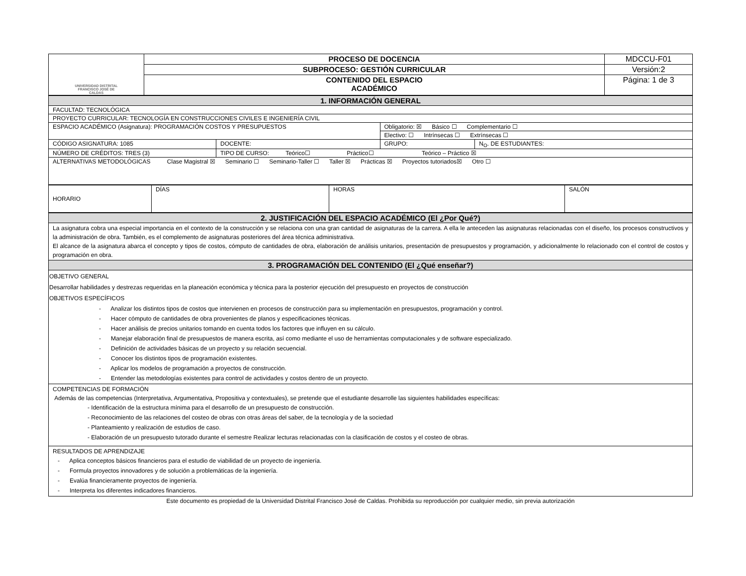| UNIVERSIDAD DISTRITAL FRANCISCO JOSÉ DE CALDAS | PROCESO DE DOCENCIA | MDCCU-F01 |
| | SUBPROCESO: GESTIÓN CURRICULAR | Versión:2 |
| | CONTENIDO DEL ESPACIO ACADÉMICO | Página: 1 de 3 |
| 1. INFORMACIÓN GENERAL | | | |
| --- | --- | --- | --- |
| FACULTAD: TECNOLÓGICA | | | |
| PROYECTO CURRICULAR: TECNOLOGÍA EN CONSTRUCCIONES CIVILES E INGENIERÍA CIVIL | | | |
| ESPACIO ACADÉMICO (Asignatura): PROGRAMACIÓN COSTOS Y PRESUPUESTOS | | Obligatorio: ☒ Básico ☐ Complementario ☐ | |
| | | Electivo: ☐ Intrínsecas ☐ Extrínsecas ☐ | |
| CÓDIGO ASIGNATURA: 1085 | DOCENTE: | GRUPO: | N<sub>O</sub>. DE ESTUDIANTES: |
| NÚMERO DE CRÉDITOS: TRES (3) | TIPO DE CURSO: Teórico☐ Práctico☐ Teórico – Práctico ☒ | | |
| ALTERNATIVAS METODOLÓGICAS Clase Magistral ☒ Seminario ☐ Seminario-Taller ☐ Taller ☒ Prácticas ☒ Proyectos tutoriados☒ Otro ☐ | | | |
| HORARIO | DÍAS | HORAS | SALÓN |
| 2. JUSTIFICACIÓN DEL ESPACIO ACADÉMICO (El ¿Por Qué?) |
| --- |
| La asignatura cobra una especial importancia en el contexto de la construcción y se relaciona con una gran cantidad de asignaturas de la carrera. A ella le anteceden las asignaturas relacionadas con el diseño, los procesos constructivos y la administración de obra. También, es el complemento de asignaturas posteriores del área técnica administrativa. El alcance de la asignatura abarca el concepto y tipos de costos, cómputo de cantidades de obra, elaboración de análisis unitarios, presentación de presupuestos y programación, y adicionalmente lo relacionado con el control de costos y programación en obra. |
| 3. PROGRAMACIÓN DEL CONTENIDO (El ¿Qué enseñar?) |
| OBJETIVO GENERAL Desarrollar habilidades y destrezas requeridas en la planeación económica y técnica para la posterior ejecución del presupuesto en proyectos de construcción OBJETIVOS ESPECÍFICOS - Analizar los distintos tipos de costos que intervienen en procesos de construcción para su implementación en presupuestos, programación y control. - Hacer cómputo de cantidades de obra provenientes de planos y especificaciones técnicas. - Hacer análisis de precios unitarios tomando en cuenta todos los factores que influyen en su cálculo. - Manejar elaboración final de presupuestos de manera escrita, así como mediante el uso de herramientas computacionales y de software especializado. - Definición de actividades básicas de un proyecto y su relación secuencial. - Conocer los distintos tipos de programación existentes. - Aplicar los modelos de programación a proyectos de construcción. - Entender las metodologías existentes para control de actividades y costos dentro de un proyecto. |
| COMPETENCIAS DE FORMACIÓN Además de las competencias (Interpretativa, Argumentativa, Propositiva y contextuales), se pretende que el estudiante desarrolle las siguientes habilidades específicas: - Identificación de la estructura mínima para el desarrollo de un presupuesto de construcción. - Reconocimiento de las relaciones del costeo de obras con otras áreas del saber, de la tecnología y de la sociedad - Planteamiento y realización de estudios de caso. - Elaboración de un presupuesto tutorado durante el semestre Realizar lecturas relacionadas con la clasificación de costos y el costeo de obras. |
| RESULTADOS DE APRENDIZAJE - Aplica conceptos básicos financieros para el estudio de viabilidad de un proyecto de ingeniería. - Formula proyectos innovadores y de solución a problemáticas de la ingeniería. - Evalúa financieramente proyectos de ingeniería. - Interpreta los diferentes indicadores financieros. |
Este documento es propiedad de la Universidad Distrital Francisco José de Caldas. Prohibida su reproducción por cualquier medio, sin previa autorización